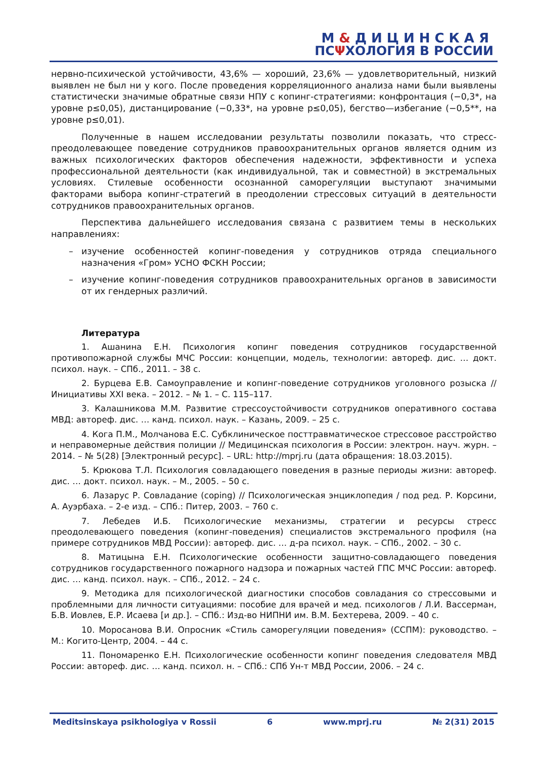М&ДИЦИНСКАЯ
ПСΨХОЛОГИЯ В РОССИИ
нервно-психической устойчивости, 43,6% — хороший, 23,6% — удовлетворительный, низкий выявлен не был ни у кого. После проведения корреляционного анализа нами были выявлены статистически значимые обратные связи НПУ с копинг-стратегиями: конфронтация (−0,3*, на уровне p≤0,05), дистанцирование (−0,33*, на уровне p≤0,05), бегство—избегание (−0,5**, на уровне p≤0,01).
Полученные в нашем исследовании результаты позволили показать, что стресс-преодолевающее поведение сотрудников правоохранительных органов является одним из важных психологических факторов обеспечения надежности, эффективности и успеха профессиональной деятельности (как индивидуальной, так и совместной) в экстремальных условиях. Стилевые особенности осознанной саморегуляции выступают значимыми факторами выбора копинг-стратегий в преодолении стрессовых ситуаций в деятельности сотрудников правоохранительных органов.
Перспектива дальнейшего исследования связана с развитием темы в нескольких направлениях:
– изучение особенностей копинг-поведения у сотрудников отряда специального назначения «Гром» УСНО ФСКН России;
– изучение копинг-поведения сотрудников правоохранительных органов в зависимости от их гендерных различий.
Литература
1. Ашанина Е.Н. Психология копинг поведения сотрудников государственной противопожарной службы МЧС России: концепции, модель, технологии: автореф. дис. … докт. психол. наук. – СПб., 2011. – 38 с.
2. Бурцева Е.В. Самоуправление и копинг-поведение сотрудников уголовного розыска // Инициативы XXI века. – 2012. – № 1. – С. 115–117.
3. Калашникова М.М. Развитие стрессоустойчивости сотрудников оперативного состава МВД: автореф. дис. … канд. психол. наук. – Казань, 2009. – 25 с.
4. Кога П.М., Молчанова Е.С. Субклиническое посттравматическое стрессовое расстройство и неправомерные действия полиции // Медицинская психология в России: электрон. науч. журн. – 2014. – № 5(28) [Электронный ресурс]. – URL: http://mprj.ru (дата обращения: 18.03.2015).
5. Крюкова Т.Л. Психология совладающего поведения в разные периоды жизни: автореф. дис. … докт. психол. наук. – М., 2005. – 50 с.
6. Лазарус Р. Совладание (coping) // Психологическая энциклопедия / под ред. Р. Корсини, А. Ауэрбаха. – 2-е изд. – СПб.: Питер, 2003. – 760 с.
7. Лебедев И.Б. Психологические механизмы, стратегии и ресурсы стресс преодолевающего поведения (копинг-поведения) специалистов экстремального профиля (на примере сотрудников МВД России): автореф. дис. … д-ра психол. наук. – СПб., 2002. – 30 с.
8. Матицына Е.Н. Психологические особенности защитно-совладающего поведения сотрудников государственного пожарного надзора и пожарных частей ГПС МЧС России: автореф. дис. … канд. психол. наук. – СПб., 2012. – 24 с.
9. Методика для психологической диагностики способов совладания со стрессовыми и проблемными для личности ситуациями: пособие для врачей и мед. психологов / Л.И. Вассерман, Б.В. Иовлев, Е.Р. Исаева [и др.]. – СПб.: Изд-во НИПНИ им. В.М. Бехтерева, 2009. – 40 с.
10. Моросанова В.И. Опросник «Стиль саморегуляции поведения» (ССПМ): руководство. – М.: Когито-Центр, 2004. – 44 с.
11. Пономаренко Е.Н. Психологические особенности копинг поведения следователя МВД России: автореф. дис. … канд. психол. н. – СПб.: СПб Ун-т МВД России, 2006. – 24 с.
Meditsinskaya psikhologiya v Rossii 6 www.mprj.ru № 2(31) 2015